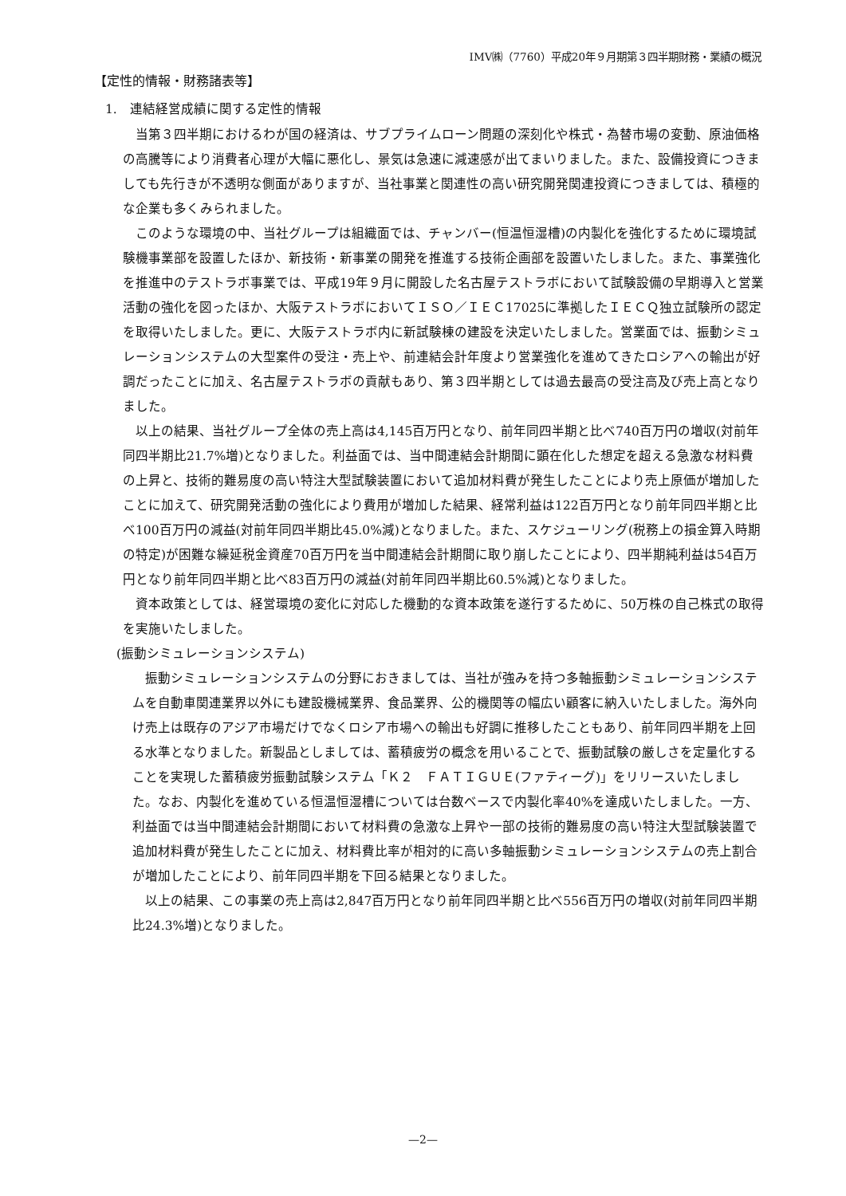IMV㈱（7760）平成20年９月期第３四半期財務・業績の概況
【定性的情報・財務諸表等】
1.　連結経営成績に関する定性的情報
当第３四半期におけるわが国の経済は、サブプライムローン問題の深刻化や株式・為替市場の変動、原油価格の高騰等により消費者心理が大幅に悪化し、景気は急速に減速感が出てまいりました。また、設備投資につきましても先行きが不透明な側面がありますが、当社事業と関連性の高い研究開発関連投資につきましては、積極的な企業も多くみられました。
このような環境の中、当社グループは組織面では、チャンバー(恒温恒湿槽)の内製化を強化するために環境試験機事業部を設置したほか、新技術・新事業の開発を推進する技術企画部を設置いたしました。また、事業強化を推進中のテストラボ事業では、平成19年９月に開設した名古屋テストラボにおいて試験設備の早期導入と営業活動の強化を図ったほか、大阪テストラボにおいてＩＳＯ／ＩＥＣ17025に準拠したＩＥＣＱ独立試験所の認定を取得いたしました。更に、大阪テストラボ内に新試験棟の建設を決定いたしました。営業面では、振動シミュレーションシステムの大型案件の受注・売上や、前連結会計年度より営業強化を進めてきたロシアへの輸出が好調だったことに加え、名古屋テストラボの貢献もあり、第３四半期としては過去最高の受注高及び売上高となりました。
以上の結果、当社グループ全体の売上高は4,145百万円となり、前年同四半期と比べ740百万円の増収(対前年同四半期比21.7%増)となりました。利益面では、当中間連結会計期間に顕在化した想定を超える急激な材料費の上昇と、技術的難易度の高い特注大型試験装置において追加材料費が発生したことにより売上原価が増加したことに加えて、研究開発活動の強化により費用が増加した結果、経常利益は122百万円となり前年同四半期と比べ100百万円の減益(対前年同四半期比45.0%減)となりました。また、スケジューリング(税務上の損金算入時期の特定)が困難な繰延税金資産70百万円を当中間連結会計期間に取り崩したことにより、四半期純利益は54百万円となり前年同四半期と比べ83百万円の減益(対前年同四半期比60.5%減)となりました。
資本政策としては、経営環境の変化に対応した機動的な資本政策を遂行するために、50万株の自己株式の取得を実施いたしました。
(振動シミュレーションシステム)
振動シミュレーションシステムの分野におきましては、当社が強みを持つ多軸振動シミュレーションシステムを自動車関連業界以外にも建設機械業界、食品業界、公的機関等の幅広い顧客に納入いたしました。海外向け売上は既存のアジア市場だけでなくロシア市場への輸出も好調に推移したこともあり、前年同四半期を上回る水準となりました。新製品としましては、蓄積疲労の概念を用いることで、振動試験の厳しさを定量化することを実現した蓄積疲労振動試験システム「Ｋ２　ＦＡＴＩＧＵＥ(ファティーグ)」をリリースいたしました。なお、内製化を進めている恒温恒湿槽については台数ベースで内製化率40%を達成いたしました。一方、利益面では当中間連結会計期間において材料費の急激な上昇や一部の技術的難易度の高い特注大型試験装置で追加材料費が発生したことに加え、材料費比率が相対的に高い多軸振動シミュレーションシステムの売上割合が増加したことにより、前年同四半期を下回る結果となりました。
以上の結果、この事業の売上高は2,847百万円となり前年同四半期と比べ556百万円の増収(対前年同四半期比24.3%増)となりました。
—2—